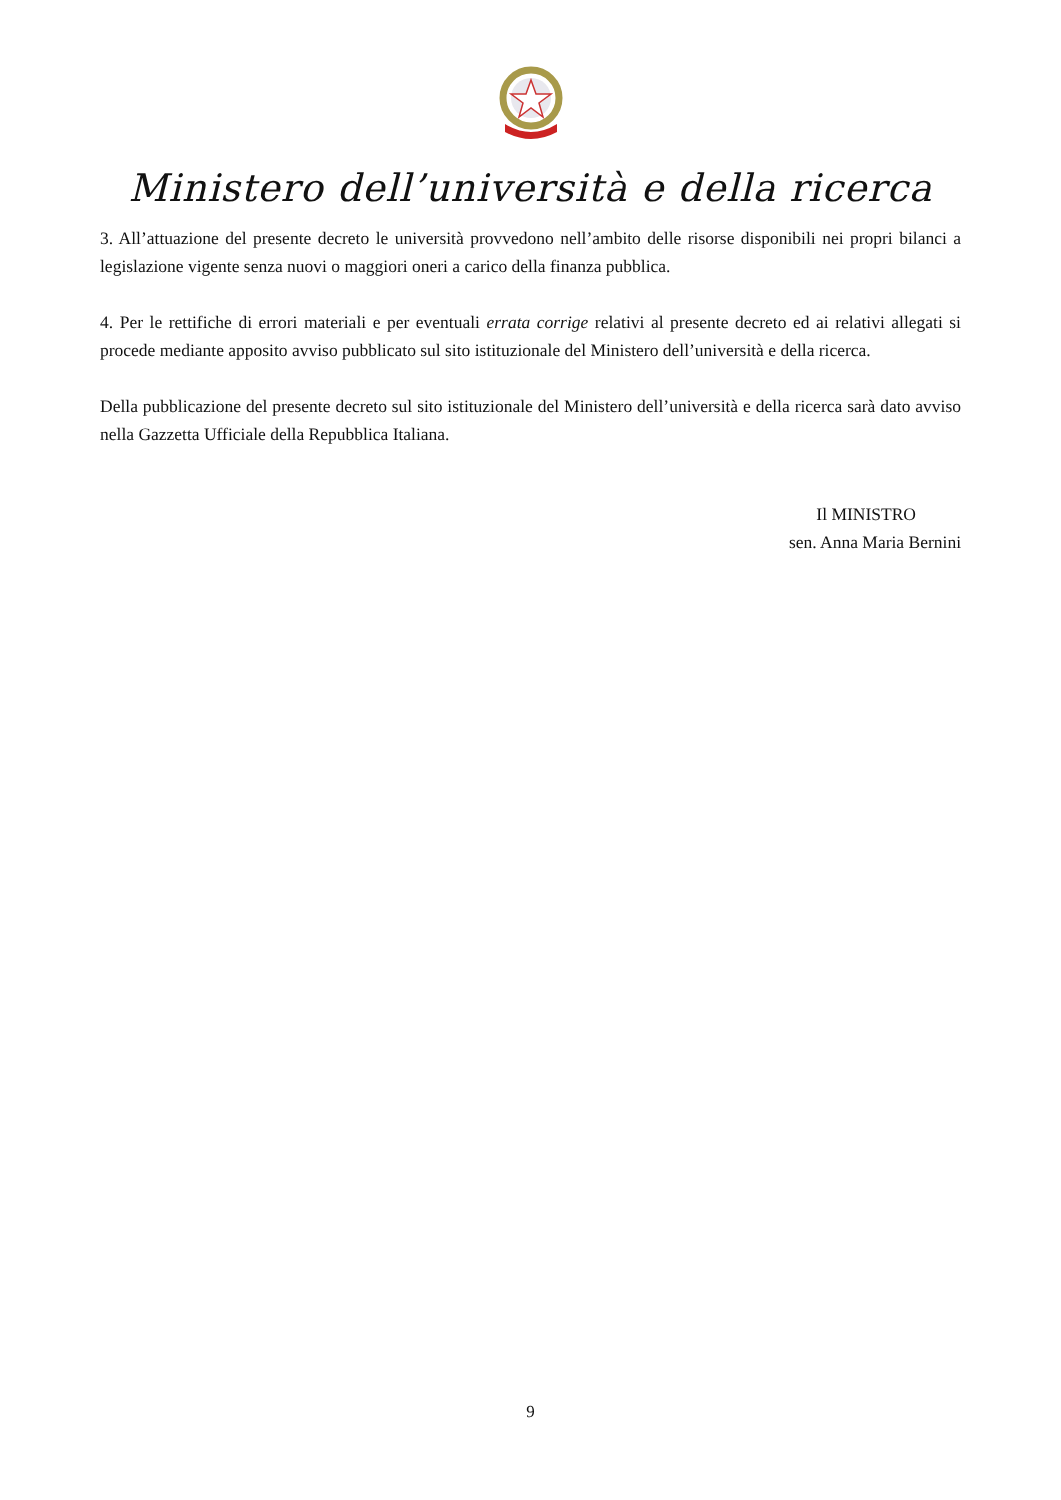Ministero dell’università e della ricerca
3. All’attuazione del presente decreto le università provvedono nell’ambito delle risorse disponibili nei propri bilanci a legislazione vigente senza nuovi o maggiori oneri a carico della finanza pubblica.
4. Per le rettifiche di errori materiali e per eventuali errata corrige relativi al presente decreto ed ai relativi allegati si procede mediante apposito avviso pubblicato sul sito istituzionale del Ministero dell’università e della ricerca.
Della pubblicazione del presente decreto sul sito istituzionale del Ministero dell’università e della ricerca sarà dato avviso nella Gazzetta Ufficiale della Repubblica Italiana.
Il MINISTRO
sen. Anna Maria Bernini
9